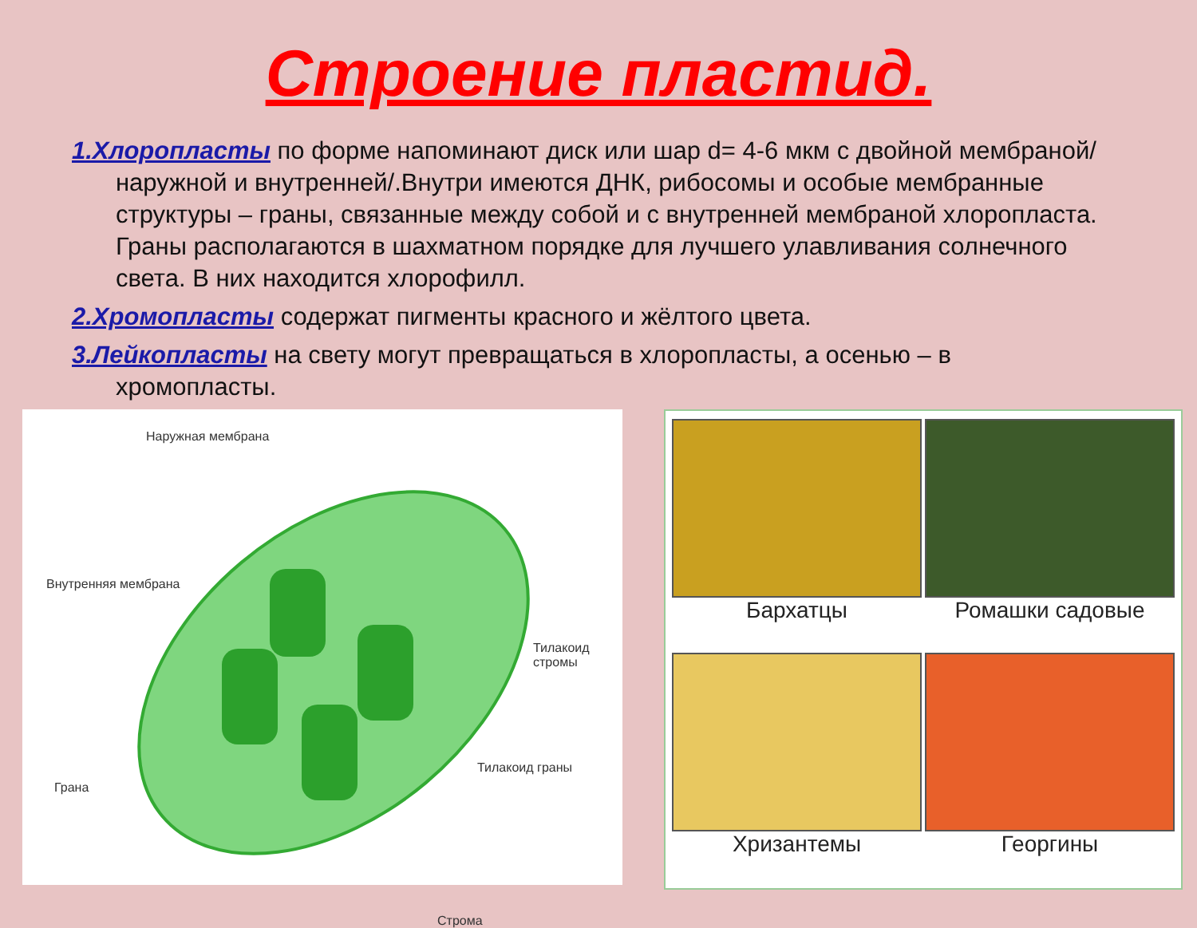Строение пластид.
1.Хлоропласты по форме напоминают диск или шар d= 4-6 мкм с двойной мембраной/наружной и внутренней/.Внутри имеются ДНК, рибосомы и особые мембранные структуры – граны, связанные между собой и с внутренней мембраной хлоропласта. Граны располагаются в шахматном порядке для лучшего улавливания солнечного света. В них находится хлорофилл.
2.Хромопласты содержат пигменты красного и жёлтого цвета.
3.Лейкопласты на свету могут превращаться в хлоропласты, а осенью – в хромопласты.
Наружная мембрана
Внутренняя мембрана
Тилакоид стромы
Тилакоид граны
Грана
Строма
Бархатцы
Ромашки садовые
Хризантемы
Георгины